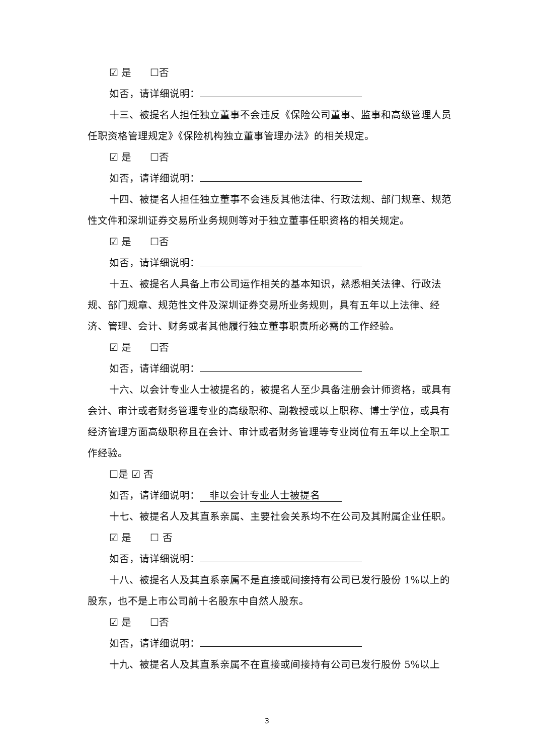☑ 是 ☐否
如否，请详细说明：
十三、被提名人担任独立董事不会违反《保险公司董事、监事和高级管理人员任职资格管理规定》《保险机构独立董事管理办法》的相关规定。
☑ 是 ☐否
如否，请详细说明：
十四、被提名人担任独立董事不会违反其他法律、行政法规、部门规章、规范性文件和深圳证券交易所业务规则等对于独立董事任职资格的相关规定。
☑ 是 ☐否
如否，请详细说明：
十五、被提名人具备上市公司运作相关的基本知识，熟悉相关法律、行政法规、部门规章、规范性文件及深圳证券交易所业务规则，具有五年以上法律、经济、管理、会计、财务或者其他履行独立董事职责所必需的工作经验。
☑ 是 ☐否
如否，请详细说明：
十六、以会计专业人士被提名的，被提名人至少具备注册会计师资格，或具有会计、审计或者财务管理专业的高级职称、副教授或以上职称、博士学位，或具有经济管理方面高级职称且在会计、审计或者财务管理等专业岗位有五年以上全职工作经验。
☐是 ☑ 否
如否，请详细说明： 非以会计专业人士被提名
十七、被提名人及其直系亲属、主要社会关系均不在公司及其附属企业任职。
☑ 是 ☐ 否
如否，请详细说明：
十八、被提名人及其直系亲属不是直接或间接持有公司已发行股份 1%以上的股东，也不是上市公司前十名股东中自然人股东。
☑ 是 ☐否
如否，请详细说明：
十九、被提名人及其直系亲属不在直接或间接持有公司已发行股份 5%以上
3